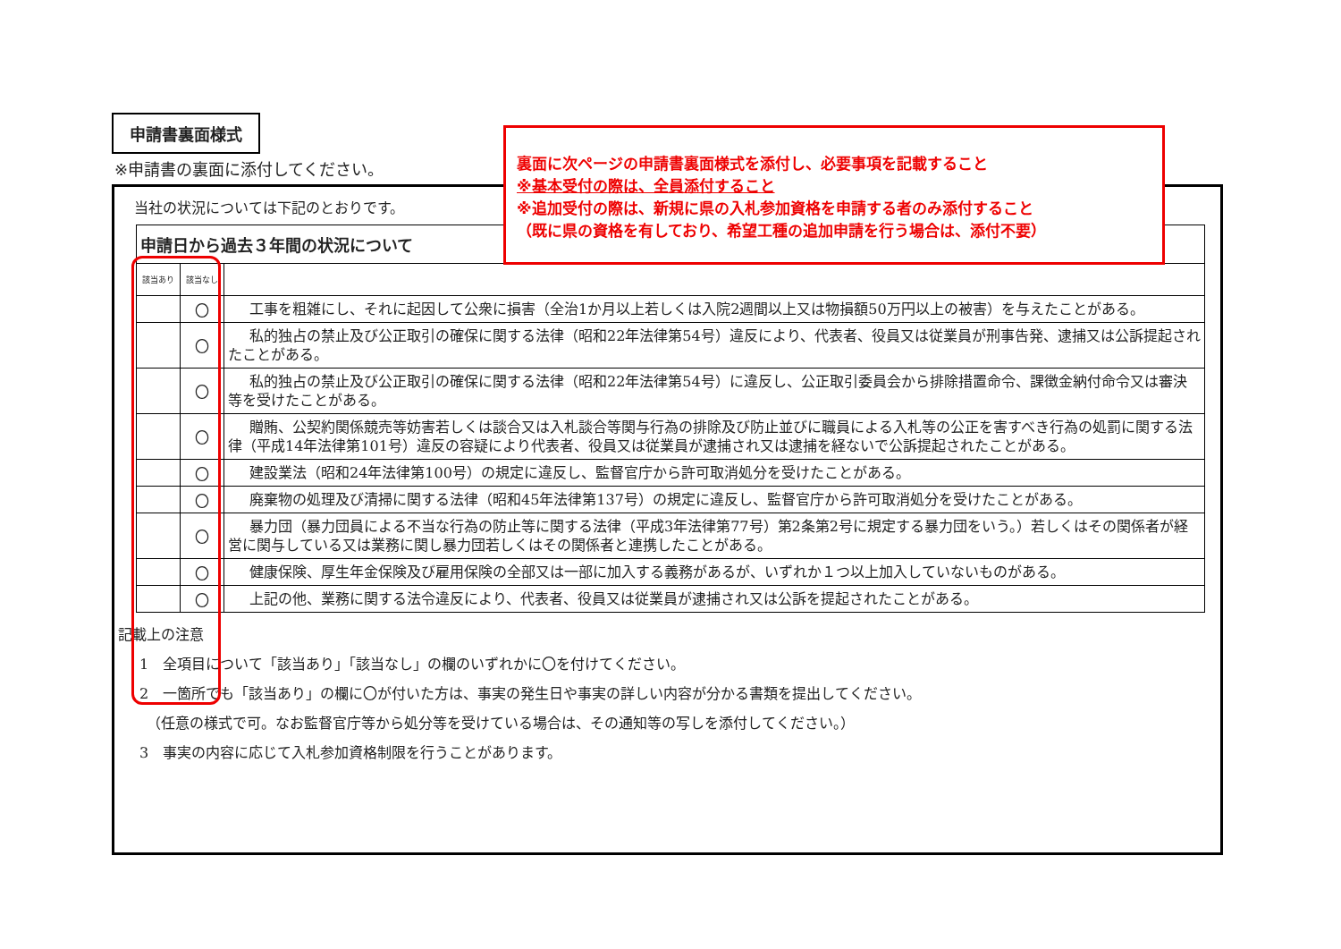申請書裏面様式
※申請書の裏面に添付してください。
裏面に次ページの申請書裏面様式を添付し、必要事項を記載すること
※基本受付の際は、全員添付すること
※追加受付の際は、新規に県の入札参加資格を申請する者のみ添付すること
（既に県の資格を有しており、希望工種の追加申請を行う場合は、添付不要）
当社の状況については下記のとおりです。
| 申請日から過去３年間の状況について | | |
| --- | --- | --- |
| 該当あり | 該当なし | |
| | 〇 | 工事を粗雑にし、それに起因して公衆に損害（全治1か月以上若しくは入院2週間以上又は物損額50万円以上の被害）を与えたことがある。 |
| | 〇 | 私的独占の禁止及び公正取引の確保に関する法律（昭和22年法律第54号）違反により、代表者、役員又は従業員が刑事告発、逮捕又は公訴提起されたことがある。 |
| | 〇 | 私的独占の禁止及び公正取引の確保に関する法律（昭和22年法律第54号）に違反し、公正取引委員会から排除措置命令、課徴金納付命令又は審決等を受けたことがある。 |
| | 〇 | 贈賄、公契約関係競売等妨害若しくは談合又は入札談合等関与行為の排除及び防止並びに職員による入札等の公正を害すべき行為の処罰に関する法律（平成14年法律第101号）違反の容疑により代表者、役員又は従業員が逮捕され又は逮捕を経ないで公訴提起されたことがある。 |
| | 〇 | 建設業法（昭和24年法律第100号）の規定に違反し、監督官庁から許可取消処分を受けたことがある。 |
| | 〇 | 廃棄物の処理及び清掃に関する法律（昭和45年法律第137号）の規定に違反し、監督官庁から許可取消処分を受けたことがある。 |
| | 〇 | 暴力団（暴力団員による不当な行為の防止等に関する法律（平成3年法律第77号）第2条第2号に規定する暴力団をいう。）若しくはその関係者が経営に関与している又は業務に関し暴力団若しくはその関係者と連携したことがある。 |
| | 〇 | 健康保険、厚生年金保険及び雇用保険の全部又は一部に加入する義務があるが、いずれか１つ以上加入していないものがある。 |
| | 〇 | 上記の他、業務に関する法令違反により、代表者、役員又は従業員が逮捕され又は公訴を提起されたことがある。 |
記載上の注意
1　全項目について「該当あり」「該当なし」の欄のいずれかに〇を付けてください。
2　一箇所でも「該当あり」の欄に〇が付いた方は、事実の発生日や事実の詳しい内容が分かる書類を提出してください。
　（任意の様式で可。なお監督官庁等から処分等を受けている場合は、その通知等の写しを添付してください。）
3　事実の内容に応じて入札参加資格制限を行うことがあります。